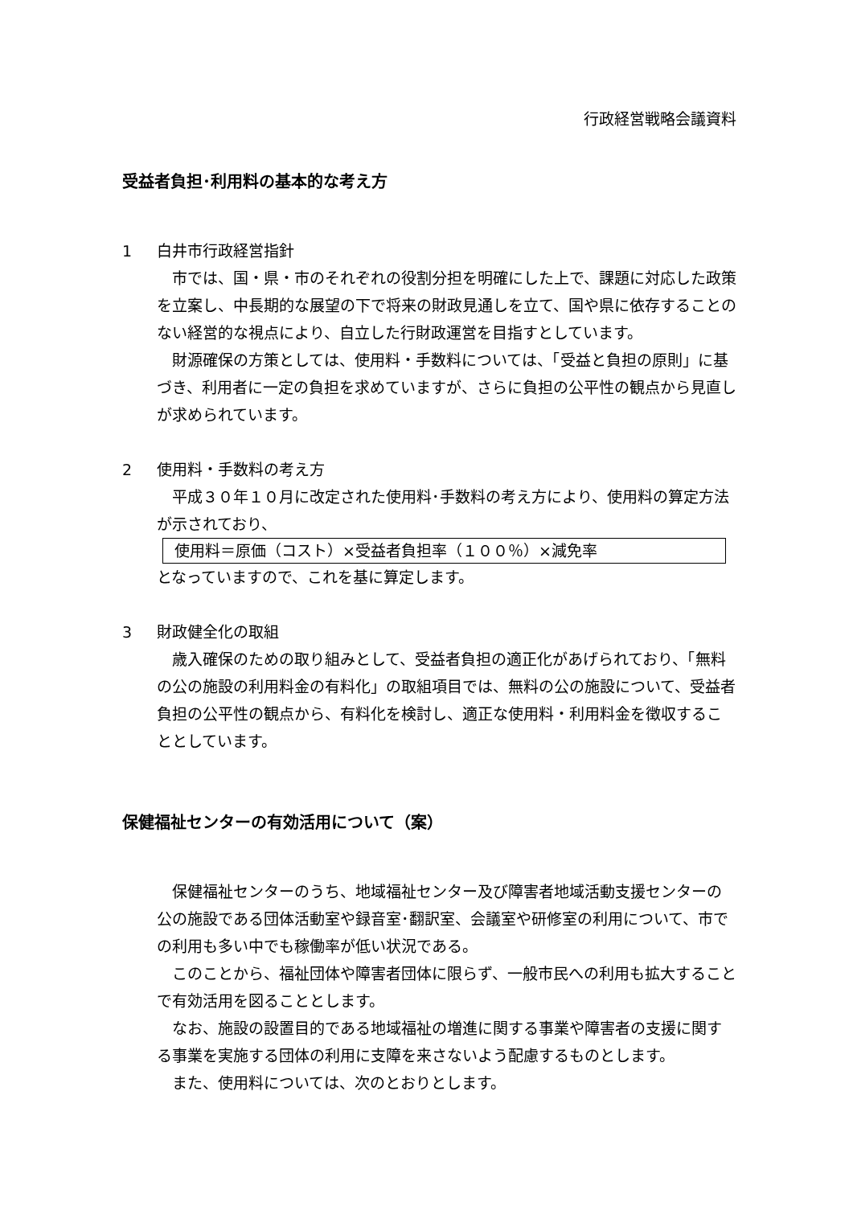行政経営戦略会議資料
受益者負担･利用料の基本的な考え方
1 白井市行政経営指針
市では、国・県・市のそれぞれの役割分担を明確にした上で、課題に対応した政策を立案し、中長期的な展望の下で将来の財政見通しを立て、国や県に依存することのない経営的な視点により、自立した行財政運営を目指すとしています。
財源確保の方策としては、使用料・手数料については、「受益と負担の原則」に基づき、利用者に一定の負担を求めていますが、さらに負担の公平性の観点から見直しが求められています。
2 使用料・手数料の考え方
平成３０年１０月に改定された使用料･手数料の考え方により、使用料の算定方法が示されており、
使用料＝原価（コスト）×受益者負担率（１００％）×減免率
となっていますので、これを基に算定します。
3 財政健全化の取組
歳入確保のための取り組みとして、受益者負担の適正化があげられており、「無料の公の施設の利用料金の有料化」の取組項目では、無料の公の施設について、受益者負担の公平性の観点から、有料化を検討し、適正な使用料・利用料金を徴収することとしています。
保健福祉センターの有効活用について（案）
保健福祉センターのうち、地域福祉センター及び障害者地域活動支援センターの公の施設である団体活動室や録音室･翻訳室、会議室や研修室の利用について、市での利用も多い中でも稼働率が低い状況である。
このことから、福祉団体や障害者団体に限らず、一般市民への利用も拡大することで有効活用を図ることとします。
なお、施設の設置目的である地域福祉の増進に関する事業や障害者の支援に関する事業を実施する団体の利用に支障を来さないよう配慮するものとします。
また、使用料については、次のとおりとします。